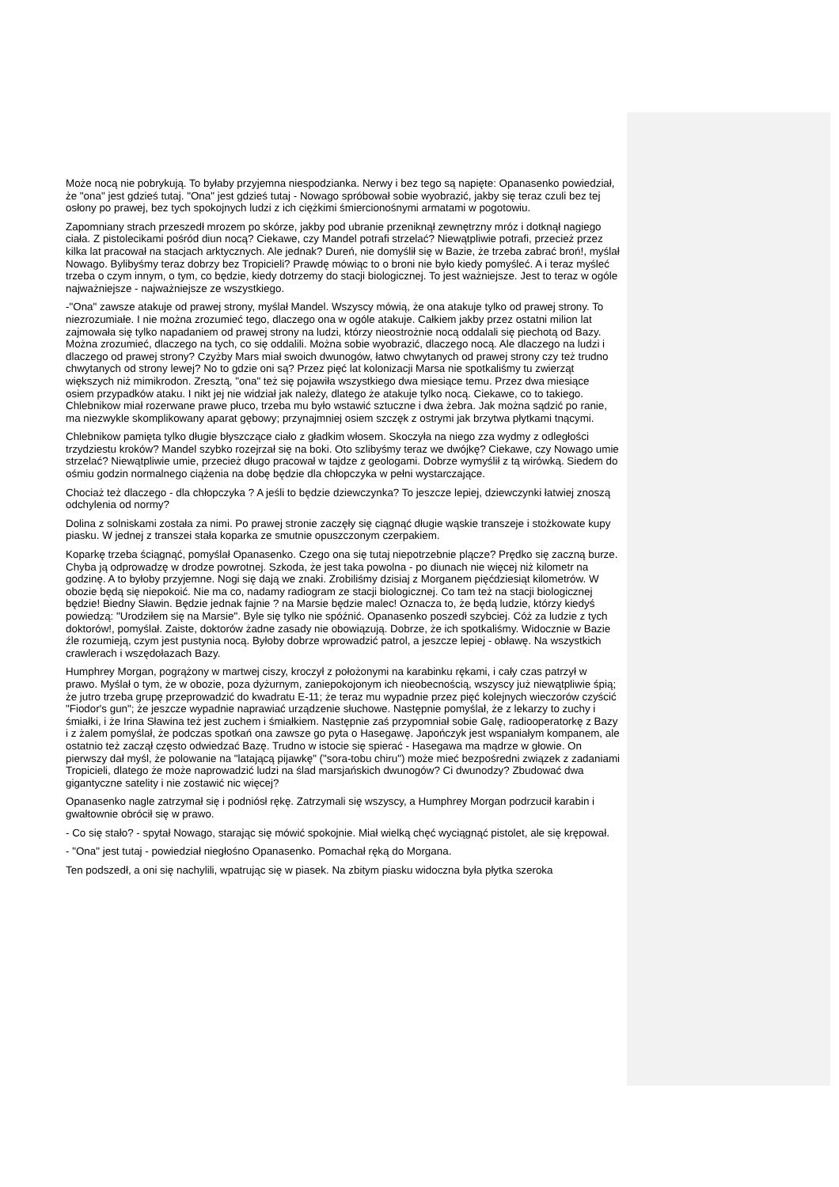Może nocą nie pobrykują. To byłaby przyjemna niespodzianka. Nerwy i bez tego są napięte: Opanasenko powiedział, że "ona" jest gdzieś tutaj. "Ona" jest gdzieś tutaj - Nowago spróbował sobie wyobrazić, jakby się teraz czuli bez tej osłony po prawej, bez tych spokojnych ludzi z ich ciężkimi śmiercionośnymi armatami w pogotowiu.
Zapomniany strach przeszedł mrozem po skórze, jakby pod ubranie przeniknął zewnętrzny mróz i dotknął nagiego ciała. Z pistolecikami pośród diun nocą? Ciekawe, czy Mandel potrafi strzelać? Niewątpliwie potrafi, przecież przez kilka lat pracował na stacjach arktycznych. Ale jednak? Dureń, nie domyślił się w Bazie, że trzeba zabrać broń!, myślał Nowago. Bylibyśmy teraz dobrzy bez Tropicieli? Prawdę mówiąc to o broni nie było kiedy pomyśleć. A i teraz myśleć trzeba o czym innym, o tym, co będzie, kiedy dotrzemy do stacji biologicznej. To jest ważniejsze. Jest to teraz w ogóle najważniejsze - najważniejsze ze wszystkiego.
-"Ona" zawsze atakuje od prawej strony, myślał Mandel. Wszyscy mówią, że ona atakuje tylko od prawej strony. To niezrozumiałe. I nie można zrozumieć tego, dlaczego ona w ogóle atakuje. Całkiem jakby przez ostatni milion lat zajmowała się tylko napadaniem od prawej strony na ludzi, którzy nieostrożnie nocą oddalali się piechotą od Bazy. Można zrozumieć, dlaczego na tych, co się oddalili. Można sobie wyobrazić, dlaczego nocą. Ale dlaczego na ludzi i dlaczego od prawej strony? Czyżby Mars miał swoich dwunogów, łatwo chwytanych od prawej strony czy też trudno chwytanych od strony lewej? No to gdzie oni są? Przez pięć lat kolonizacji Marsa nie spotkaliśmy tu zwierząt większych niż mimikrodon. Zresztą, "ona" też się pojawiła wszystkiego dwa miesiące temu. Przez dwa miesiące osiem przypadków ataku. I nikt jej nie widział jak należy, dlatego że atakuje tylko nocą. Ciekawe, co to takiego. Chlebnikow miał rozerwane prawe płuco, trzeba mu było wstawić sztuczne i dwa żebra. Jak można sądzić po ranie, ma niezwykle skomplikowany aparat gębowy; przynajmniej osiem szczęk z ostrymi jak brzytwa płytkami tnącymi.
Chlebnikow pamięta tylko długie błyszczące ciało z gładkim włosem. Skoczyła na niego zza wydmy z odległości trzydziestu kroków? Mandel szybko rozejrzał się na boki. Oto szlibyśmy teraz we dwójkę? Ciekawe, czy Nowago umie strzelać? Niewątpliwie umie, przecież długo pracował w tajdze z geologami. Dobrze wymyślił z tą wirówką. Siedem do ośmiu godzin normalnego ciążenia na dobę będzie dla chłopczyka w pełni wystarczające.
Chociaż też dlaczego - dla chłopczyka ? A jeśli to będzie dziewczynka? To jeszcze lepiej, dziewczynki łatwiej znoszą odchylenia od normy?
Dolina z solniskami została za nimi. Po prawej stronie zaczęły się ciągnąć długie wąskie transzeje i stożkowate kupy piasku. W jednej z transzei stała koparka ze smutnie opuszczonym czerpakiem.
Koparkę trzeba ściągnąć, pomyślał Opanasenko. Czego ona się tutaj niepotrzebnie plącze? Prędko się zaczną burze. Chyba ją odprowadzę w drodze powrotnej. Szkoda, że jest taka powolna - po diunach nie więcej niż kilometr na godzinę. A to byłoby przyjemne. Nogi się dają we znaki. Zrobiliśmy dzisiaj z Morganem pięćdziesiąt kilometrów. W obozie będą się niepokoić. Nie ma co, nadamy radiogram ze stacji biologicznej. Co tam też na stacji biologicznej będzie! Biedny Sławin. Będzie jednak fajnie ? na Marsie będzie malec! Oznacza to, że będą ludzie, którzy kiedyś powiedzą: "Urodziłem się na Marsie". Byle się tylko nie spóźnić. Opanasenko poszedł szybciej. Cóż za ludzie z tych doktorów!, pomyślał. Zaiste, doktorów żadne zasady nie obowiązują. Dobrze, że ich spotkaliśmy. Widocznie w Bazie źle rozumieją, czym jest pustynia nocą. Byłoby dobrze wprowadzić patrol, a jeszcze lepiej - obławę. Na wszystkich crawlerach i wszędołazach Bazy.
Humphrey Morgan, pogrążony w martwej ciszy, kroczył z położonymi na karabinku rękami, i cały czas patrzył w prawo. Myślał o tym, że w obozie, poza dyżurnym, zaniepokojonym ich nieobecnością, wszyscy już niewątpliwie śpią; że jutro trzeba grupę przeprowadzić do kwadratu E-11; że teraz mu wypadnie przez pięć kolejnych wieczorów czyścić "Fiodor's gun"; że jeszcze wypadnie naprawiać urządzenie słuchowe. Następnie pomyślał, że z lekarzy to zuchy i śmiałki, i że Irina Sławina też jest zuchem i śmiałkiem. Następnie zaś przypomniał sobie Galę, radiooperatorkę z Bazy i z żalem pomyślał, że podczas spotkań ona zawsze go pyta o Hasegawę. Japończyk jest wspaniałym kompanem, ale ostatnio też zaczął często odwiedzać Bazę. Trudno w istocie się spierać - Hasegawa ma mądrze w głowie. On pierwszy dał myśl, że polowanie na "latającą pijawkę" ("sora-tobu chiru") może mieć bezpośredni związek z zadaniami Tropicieli, dlatego że może naprowadzić ludzi na ślad marsjańskich dwunogów? Ci dwunodzy? Zbudować dwa gigantyczne satelity i nie zostawić nic więcej?
Opanasenko nagle zatrzymał się i podniósł rękę. Zatrzymali się wszyscy, a Humphrey Morgan podrzucił karabin i gwałtownie obrócił się w prawo.
- Co się stało? - spytał Nowago, starając się mówić spokojnie. Miał wielką chęć wyciągnąć pistolet, ale się krępował.
- "Ona" jest tutaj - powiedział niegłośno Opanasenko. Pomachał ręką do Morgana.
Ten podszedł, a oni się nachylili, wpatrując się w piasek. Na zbitym piasku widoczna była płytka szeroka